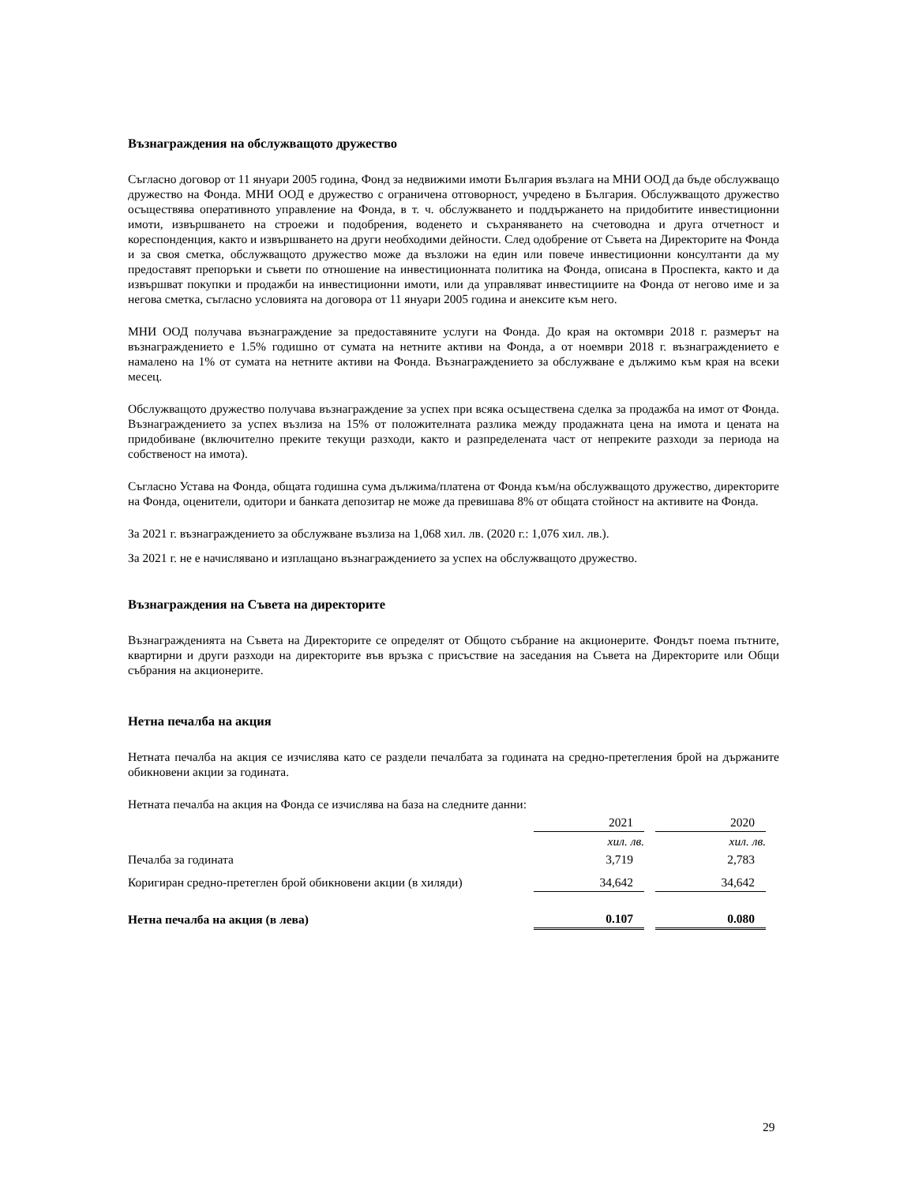Възнаграждения на обслужващото дружество
Съгласно договор от 11 януари 2005 година, Фонд за недвижими имоти България възлага на МНИ ООД да бъде обслужващо дружество на Фонда. МНИ ООД е дружество с ограничена отговорност, учредено в България. Обслужващото дружество осъществява оперативното управление на Фонда, в т. ч. обслужването и поддържането на придобитите инвестиционни имоти, извършването на строежи и подобрения, воденето и съхраняването на счетоводна и друга отчетност и кореспонденция, както и извършването на други необходими дейности. След одобрение от Съвета на Директорите на Фонда и за своя сметка, обслужващото дружество може да възложи на един или повече инвестиционни консултанти да му предоставят препоръки и съвети по отношение на инвестиционната политика на Фонда, описана в Проспекта, както и да извършват покупки и продажби на инвестиционни имоти, или да управляват инвестициите на Фонда от негово име и за негова сметка, съгласно условията на договора от 11 януари 2005 година и анексите към него.
МНИ ООД получава възнаграждение за предоставяните услуги на Фонда. До края на октомври 2018 г. размерът на възнаграждението е 1.5% годишно от сумата на нетните активи на Фонда, а от ноември 2018 г. възнаграждението е намалено на 1% от сумата на нетните активи на Фонда. Възнаграждението за обслужване е дължимо към края на всеки месец.
Обслужващото дружество получава възнаграждение за успех при всяка осъществена сделка за продажба на имот от Фонда. Възнаграждението за успех възлиза на 15% от положителната разлика между продажната цена на имота и цената на придобиване (включително преките текущи разходи, както и разпределената част от непреките разходи за периода на собственост на имота).
Съгласно Устава на Фонда, общата годишна сума дължима/платена от Фонда към/на обслужващото дружество, директорите на Фонда, оценители, одитори и банката депозитар не може да превишава 8% от общата стойност на активите на Фонда.
За 2021 г. възнаграждението за обслужване възлиза на 1,068 хил. лв. (2020 г.: 1,076 хил. лв.).
За 2021 г. не е начислявано и изплащано възнаграждението за успех на обслужващото дружество.
Възнаграждения на Съвета на директорите
Възнагражденията на Съвета на Директорите се определят от Общото събрание на акционерите. Фондът поема пътните, квартирни и други разходи на директорите във връзка с присъствие на заседания на Съвета на Директорите или Общи събрания на акционерите.
Нетна печалба на акция
Нетната печалба на акция се изчислява като се раздели печалбата за годината на средно-претегления брой на държаните обикновени акции за годината.
Нетната печалба на акция на Фонда се изчислява на база на следните данни:
| | 2021 | | 2020 |
| | хил. лв. | | хил. лв. |
| Печалба за годината | 3,719 | | 2,783 |
| Коригиран средно-претеглен брой обикновени акции (в хиляди) | 34,642 | | 34,642 |
| Нетна печалба на акция (в лева) | 0.107 | | 0.080 |
29